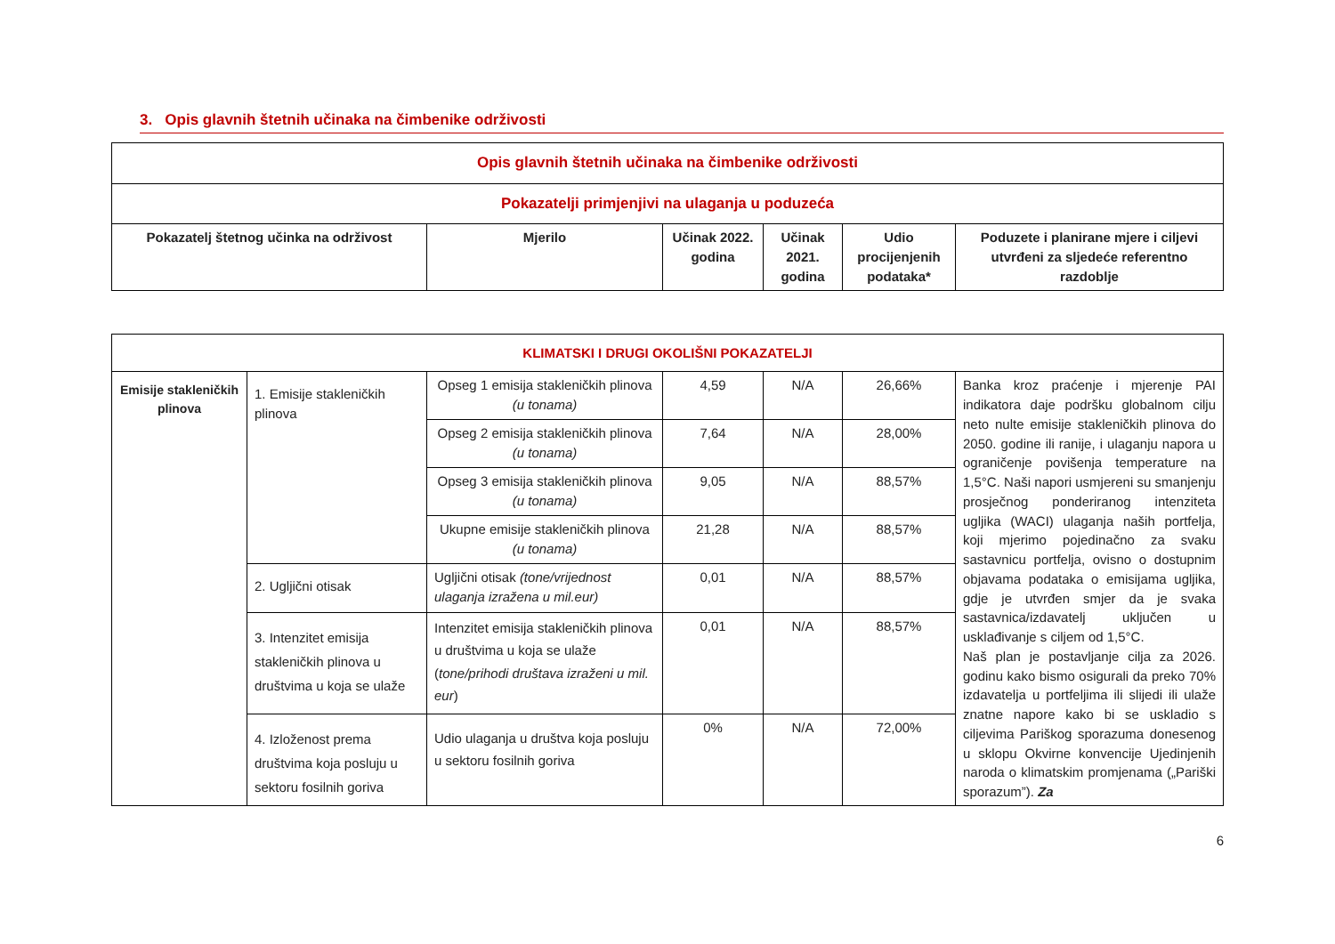3. Opis glavnih štetnih učinaka na čimbenike održivosti
| Opis glavnih štetnih učinaka na čimbenike održivosti | | | | | |
| Pokazatelji primjenjivi na ulaganja u poduzeća | | | | | |
| Pokazatelj štetnog učinka na održivost | Mjerilo | Učinak 2022. godina | Učinak 2021. godina | Udio procijenjenih podataka* | Poduzete i planirane mjere i ciljevi utvrđeni za sljedeće referentno razdoblje |
| KLIMATSKI I DRUGI OKOLIŠNI POKAZATELJI | | | | | | |
| Emisije stakleničkih plinova | 1. Emisije stakleničkih plinova | Opseg 1 emisija stakleničkih plinova (u tonama) | 4,59 | N/A | 26,66% | Banka kroz praćenje i mjerenje PAI indikatora daje podršku globalnom cilju neto nulte emisije stakleničkih plinova do 2050. godine ili ranije, i ulaganju napora u ograničenje povišenja temperature na 1,5°C. Naši napori usmjereni su smanjenju prosječnog ponderiranog intenziteta ugljika (WACI) ulaganja naših portfelja, koji mjerimo pojedinačno za svaku sastavnicu portfelja, ovisno o dostupnim objavama podataka o emisijama ugljika, gdje je utvrđen smjer da je svaka sastavnica/izdavatelj uključen u usklađivanje s ciljem od 1,5°C. Naš plan je postavljanje cilja za 2026. godinu kako bismo osigurali da preko 70% izdavatelja u portfeljima ili slijedi ili ulaže znatne napore kako bi se uskladio s ciljevima Pariškog sporazuma donesenog u sklopu Okvirne konvencije Ujedinjenih naroda o klimatskim promjenama („Pariški sporazum”). Za |
| | | Opseg 2 emisija stakleničkih plinova (u tonama) | 7,64 | N/A | 28,00% | |
| | | Opseg 3 emisija stakleničkih plinova (u tonama) | 9,05 | N/A | 88,57% | |
| | | Ukupne emisije stakleničkih plinova (u tonama) | 21,28 | N/A | 88,57% | |
| | 2. Ugljični otisak | Ugljični otisak (tone/vrijednost ulaganja izražena u mil.eur) | 0,01 | N/A | 88,57% | |
| | 3. Intenzitet emisija stakleničkih plinova u društvima u koja se ulaže | Intenzitet emisija stakleničkih plinova u društvima u koja se ulaže ( tone/prihodi društava izraženi u mil. eur ) | 0,01 | N/A | 88,57% | |
| | 4. Izloženost prema društvima koja posluju u sektoru fosilnih goriva | Udio ulaganja u društva koja posluju u sektoru fosilnih goriva | 0% | N/A | 72,00% | |
6